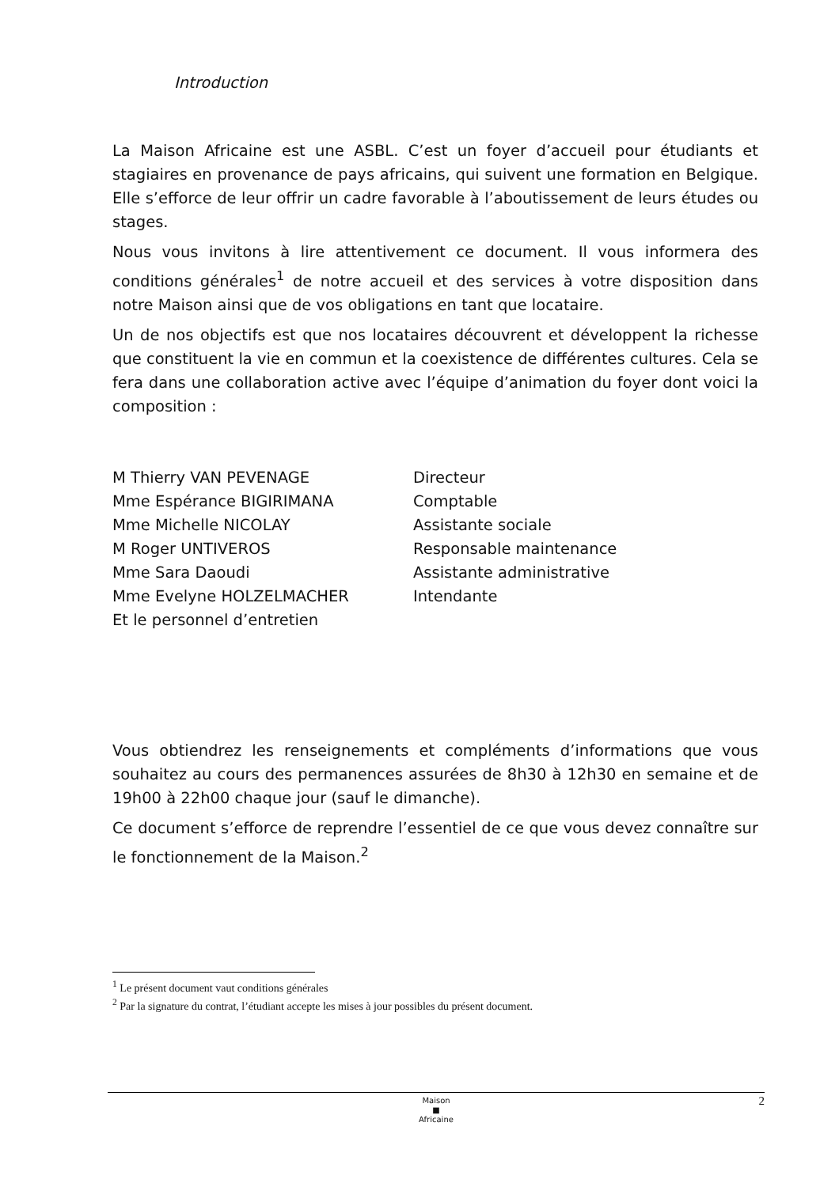Introduction
La Maison Africaine est une ASBL. C’est un foyer d’accueil pour étudiants et stagiaires en provenance de pays africains, qui suivent une formation en Belgique. Elle s’efforce de leur offrir un cadre favorable à l’aboutissement de leurs études ou stages.
Nous vous invitons à lire attentivement ce document. Il vous informera des conditions générales<sup>1</sup> de notre accueil et des services à votre disposition dans notre Maison ainsi que de vos obligations en tant que locataire.
Un de nos objectifs est que nos locataires découvrent et développent la richesse que constituent la vie en commun et la coexistence de différentes cultures. Cela se fera dans une collaboration active avec l’équipe d’animation du foyer dont voici la composition :
| M Thierry VAN PEVENAGE | Directeur |
| Mme Espérance BIGIRIMANA | Comptable |
| Mme Michelle NICOLAY | Assistante sociale |
| M Roger UNTIVEROS | Responsable maintenance |
| Mme Sara Daoudi | Assistante administrative |
| Mme Evelyne HOLZELMACHER | Intendante |
| Et le personnel d’entretien | |
Vous obtiendrez les renseignements et compléments d’informations que vous souhaitez au cours des permanences assurées de 8h30 à 12h30 en semaine et de 19h00 à 22h00 chaque jour (sauf le dimanche).
Ce document s’efforce de reprendre l’essentiel de ce que vous devez connaître sur le fonctionnement de la Maison.<sup>2</sup>
<sup>1</sup> Le présent document vaut conditions générales
<sup>2</sup> Par la signature du contrat, l’étudiant accepte les mises à jour possibles du présent document.
Maison
■
Africaine
2